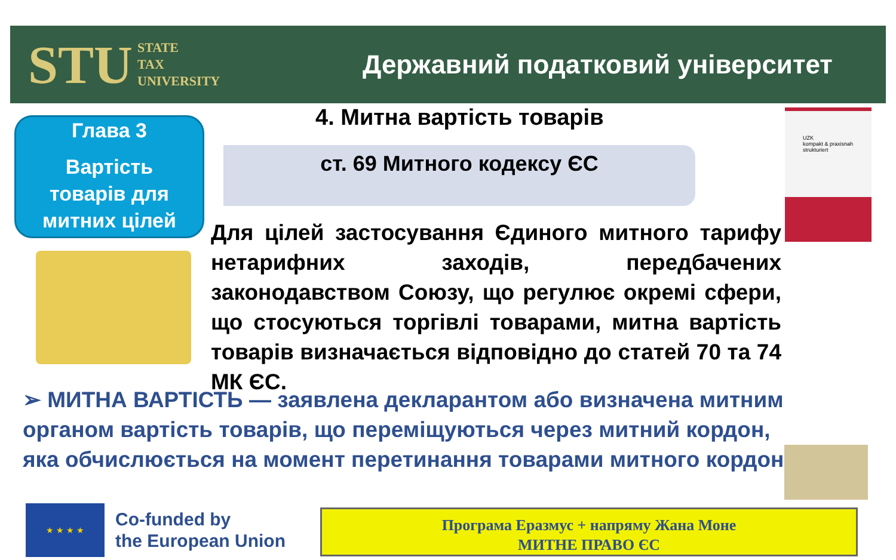STU STATE
TAX
UNIVERSITY
Державний податковий університет
Глава 3
Вартість
товарів для
митних цілей
4. Митна вартість товарів
ст. 69 Митного кодексу ЄС
UZK
kompakt & praxisnah
strukturiert
Для цілей застосування Єдиного митного тарифу нетарифних заходів, передбачених законодавством Союзу, що регулює окремі сфери, що стосуються торгівлі товарами, митна вартість товарів визначається відповідно до статей 70 та 74 МК ЄС.
➢ МИТНА ВАРТІСТЬ — заявлена декларантом або визначена митним органом вартість товарів, що переміщуються через митний кордон, яка обчислюється на момент перетинання товарами митного кордону
★ ★ ★ ★
Co-funded by
the European Union
Програма Еразмус + напряму Жана Моне
МИТНЕ ПРАВО ЄС